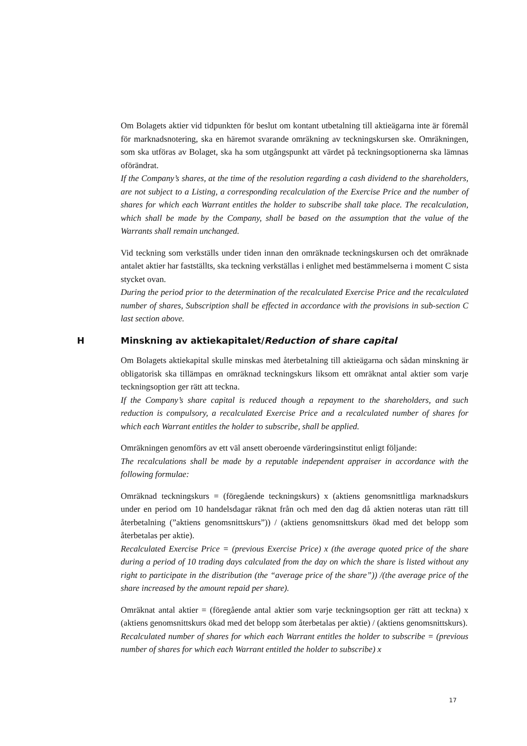Om Bolagets aktier vid tidpunkten för beslut om kontant utbetalning till aktieägarna inte är föremål för marknadsnotering, ska en häremot svarande omräkning av teckningskursen ske. Omräkningen, som ska utföras av Bolaget, ska ha som utgångspunkt att värdet på teckningsoptionerna ska lämnas oförändrat.
If the Company’s shares, at the time of the resolution regarding a cash dividend to the shareholders, are not subject to a Listing, a corresponding recalculation of the Exercise Price and the number of shares for which each Warrant entitles the holder to subscribe shall take place. The recalculation, which shall be made by the Company, shall be based on the assumption that the value of the Warrants shall remain unchanged.
Vid teckning som verkställs under tiden innan den omräknade teckningskursen och det omräknade antalet aktier har fastställts, ska teckning verkställas i enlighet med bestämmelserna i moment C sista stycket ovan.
During the period prior to the determination of the recalculated Exercise Price and the recalculated number of shares, Subscription shall be effected in accordance with the provisions in sub-section C last section above.
H Minskning av aktiekapitalet/Reduction of share capital
Om Bolagets aktiekapital skulle minskas med återbetalning till aktieägarna och sådan minskning är obligatorisk ska tillämpas en omräknad teckningskurs liksom ett omräknat antal aktier som varje teckningsoption ger rätt att teckna.
If the Company’s share capital is reduced though a repayment to the shareholders, and such reduction is compulsory, a recalculated Exercise Price and a recalculated number of shares for which each Warrant entitles the holder to subscribe, shall be applied.
Omräkningen genomförs av ett väl ansett oberoende värderingsinstitut enligt följande:
The recalculations shall be made by a reputable independent appraiser in accordance with the following formulae:
Omräknad teckningskurs = (föregående teckningskurs) x (aktiens genomsnittliga marknadskurs under en period om 10 handelsdagar räknat från och med den dag då aktien noteras utan rätt till återbetalning (”aktiens genomsnittskurs”)) / (aktiens genomsnittskurs ökad med det belopp som återbetalas per aktie).
Recalculated Exercise Price = (previous Exercise Price) x (the average quoted price of the share during a period of 10 trading days calculated from the day on which the share is listed without any right to participate in the distribution (the “average price of the share”)) /(the average price of the share increased by the amount repaid per share).
Omräknat antal aktier = (föregående antal aktier som varje teckningsoption ger rätt att teckna) x (aktiens genomsnittskurs ökad med det belopp som återbetalas per aktie) / (aktiens genomsnittskurs).
Recalculated number of shares for which each Warrant entitles the holder to subscribe = (previous number of shares for which each Warrant entitled the holder to subscribe) x
17